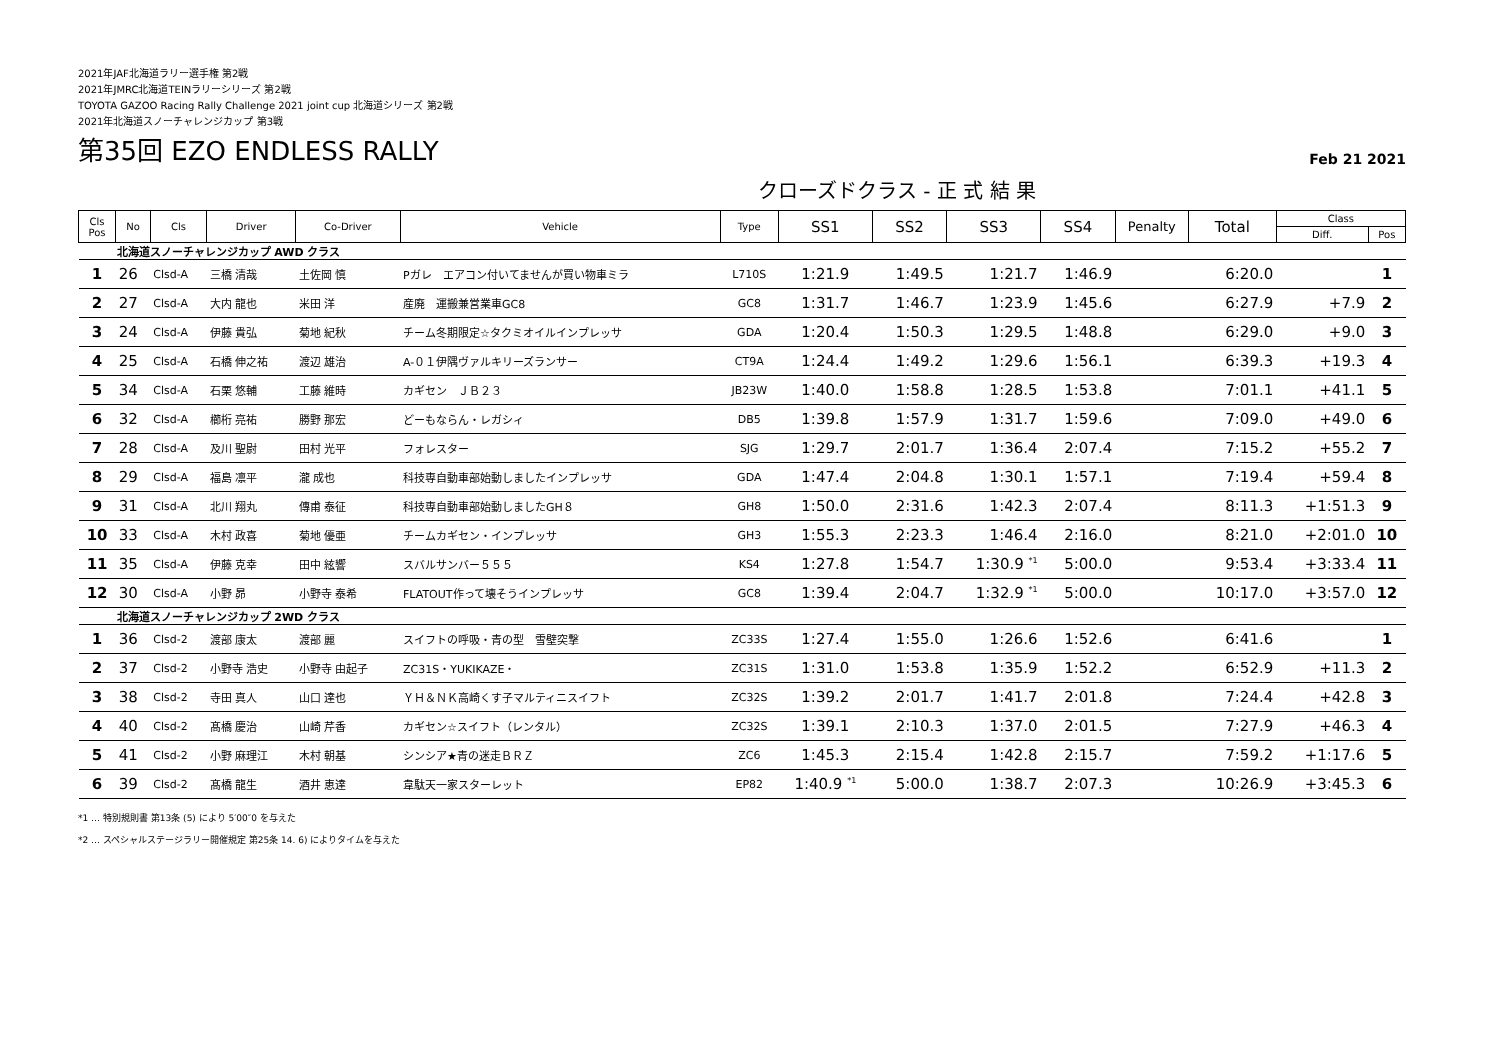2021年JAF北海道ラリー選手権 第2戦
2021年JMRC北海道TEINラリーシリーズ 第2戦
TOYOTA GAZOO Racing Rally Challenge 2021 joint cup 北海道シリーズ 第2戦
2021年北海道スノーチャレンジカップ 第3戦
第35回 EZO ENDLESS RALLY
Feb 21 2021
クローズドクラス - 正 式 結 果
| Cls Pos | No | Cls | Driver | Co-Driver | Vehicle | Type | SS1 | SS2 | SS3 | SS4 | Penalty | Total | Class | |
| --- | --- | --- | --- | --- | --- | --- | --- | --- | --- | --- | --- | --- | --- | --- |
| | | | | | | | | | | | | | Diff. | Pos |
| 北海道スノーチャレンジカップ AWD クラス | | | | | | | | | | | | | | |
| 1 | 26 | Clsd-A | 三橋 清哉 | 土佐岡 慎 | Pガレ エアコン付いてませんが買い物車ミラ | L710S | 1:21.9 | 1:49.5 | 1:21.7 | 1:46.9 | | 6:20.0 | | 1 |
| 2 | 27 | Clsd-A | 大内 龍也 | 米田 洋 | 産廃 運搬兼営業車GC8 | GC8 | 1:31.7 | 1:46.7 | 1:23.9 | 1:45.6 | | 6:27.9 | +7.9 | 2 |
| 3 | 24 | Clsd-A | 伊藤 貴弘 | 菊地 紀秋 | チーム冬期限定☆タクミオイルインプレッサ | GDA | 1:20.4 | 1:50.3 | 1:29.5 | 1:48.8 | | 6:29.0 | +9.0 | 3 |
| 4 | 25 | Clsd-A | 石橋 伸之祐 | 渡辺 雄治 | A-０１伊隅ヴァルキリーズランサー | CT9A | 1:24.4 | 1:49.2 | 1:29.6 | 1:56.1 | | 6:39.3 | +19.3 | 4 |
| 5 | 34 | Clsd-A | 石栗 悠輔 | 工藤 維時 | カギセン ＪＢ２３ | JB23W | 1:40.0 | 1:58.8 | 1:28.5 | 1:53.8 | | 7:01.1 | +41.1 | 5 |
| 6 | 32 | Clsd-A | 櫛桁 亮祐 | 勝野 那宏 | どーもならん・レガシィ | DB5 | 1:39.8 | 1:57.9 | 1:31.7 | 1:59.6 | | 7:09.0 | +49.0 | 6 |
| 7 | 28 | Clsd-A | 及川 聖尉 | 田村 光平 | フォレスター | SJG | 1:29.7 | 2:01.7 | 1:36.4 | 2:07.4 | | 7:15.2 | +55.2 | 7 |
| 8 | 29 | Clsd-A | 福島 凛平 | 瀧 成也 | 科技専自動車部始動しましたインプレッサ | GDA | 1:47.4 | 2:04.8 | 1:30.1 | 1:57.1 | | 7:19.4 | +59.4 | 8 |
| 9 | 31 | Clsd-A | 北川 翔丸 | 傳甫 泰征 | 科技専自動車部始動しましたGH８ | GH8 | 1:50.0 | 2:31.6 | 1:42.3 | 2:07.4 | | 8:11.3 | +1:51.3 | 9 |
| 10 | 33 | Clsd-A | 木村 政喜 | 菊地 優亜 | チームカギセン・インプレッサ | GH3 | 1:55.3 | 2:23.3 | 1:46.4 | 2:16.0 | | 8:21.0 | +2:01.0 | 10 |
| 11 | 35 | Clsd-A | 伊藤 克幸 | 田中 絃響 | スバルサンバー５５５ | KS4 | 1:27.8 | 1:54.7 | 1:30.9 <sup>*1</sup> | 5:00.0 | | 9:53.4 | +3:33.4 | 11 |
| 12 | 30 | Clsd-A | 小野 昴 | 小野寺 泰希 | FLATOUT作って壊そうインプレッサ | GC8 | 1:39.4 | 2:04.7 | 1:32.9 <sup>*1</sup> | 5:00.0 | | 10:17.0 | +3:57.0 | 12 |
| 北海道スノーチャレンジカップ 2WD クラス | | | | | | | | | | | | | | |
| 1 | 36 | Clsd-2 | 渡部 康太 | 渡部 麗 | スイフトの呼吸・青の型 雪壁突撃 | ZC33S | 1:27.4 | 1:55.0 | 1:26.6 | 1:52.6 | | 6:41.6 | | 1 |
| 2 | 37 | Clsd-2 | 小野寺 浩史 | 小野寺 由起子 | ZC31S・YUKIKAZE・ | ZC31S | 1:31.0 | 1:53.8 | 1:35.9 | 1:52.2 | | 6:52.9 | +11.3 | 2 |
| 3 | 38 | Clsd-2 | 寺田 真人 | 山口 達也 | ＹＨ＆ＮＫ高崎くす子マルティニスイフト | ZC32S | 1:39.2 | 2:01.7 | 1:41.7 | 2:01.8 | | 7:24.4 | +42.8 | 3 |
| 4 | 40 | Clsd-2 | 髙橋 慶治 | 山崎 芹香 | カギセン☆スイフト（レンタル） | ZC32S | 1:39.1 | 2:10.3 | 1:37.0 | 2:01.5 | | 7:27.9 | +46.3 | 4 |
| 5 | 41 | Clsd-2 | 小野 麻理江 | 木村 朝基 | シンシア★青の迷走ＢＲＺ | ZC6 | 1:45.3 | 2:15.4 | 1:42.8 | 2:15.7 | | 7:59.2 | +1:17.6 | 5 |
| 6 | 39 | Clsd-2 | 髙橋 龍生 | 酒井 恵達 | 韋駄天一家スターレット | EP82 | 1:40.9 <sup>*1</sup> | 5:00.0 | 1:38.7 | 2:07.3 | | 10:26.9 | +3:45.3 | 6 |
*1 … 特別規則書 第13条 (5) により 5′00″0 を与えた
*2 … スペシャルステージラリー開催規定 第25条 14. 6) によりタイムを与えた